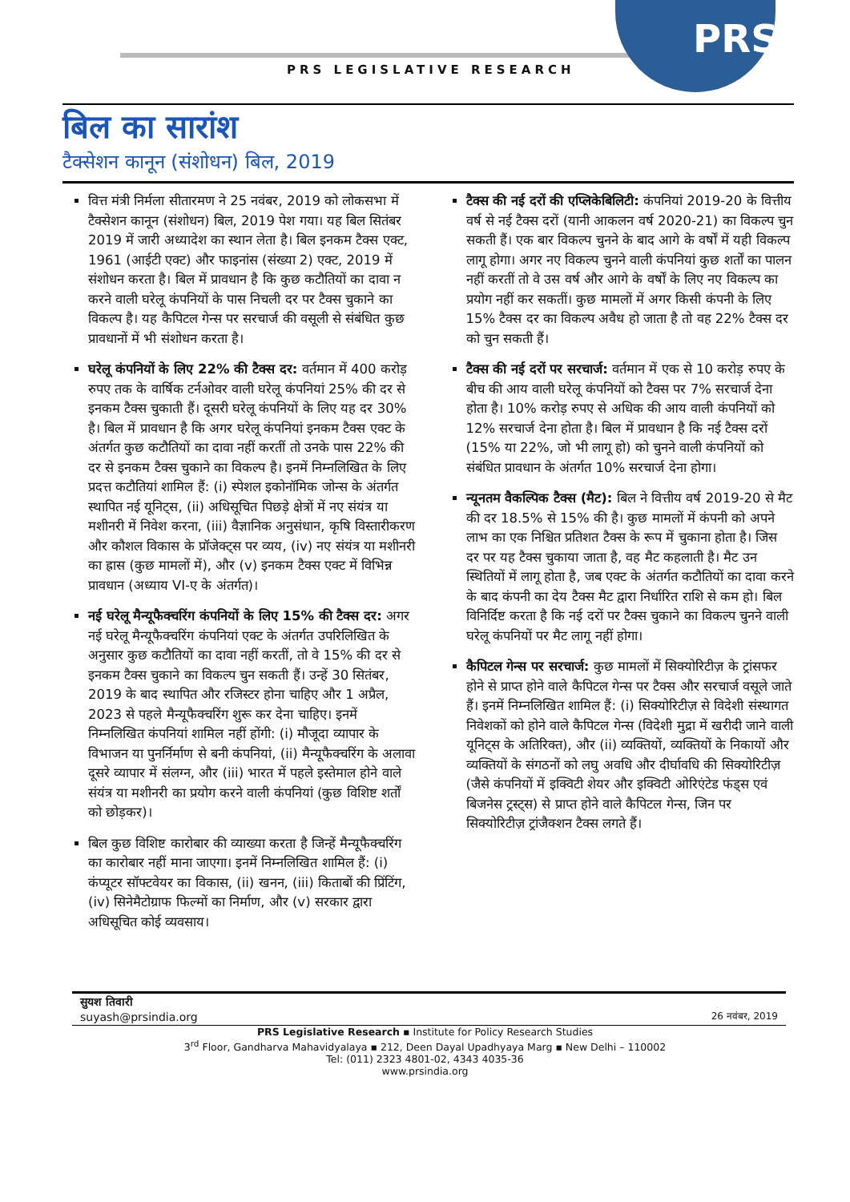PRS
PRS LEGISLATIVE RESEARCH
बिल का सारांश
टैक्सेशन कानून (संशोधन) बिल, 2019
वित्त मंत्री निर्मला सीतारमण ने 25 नवंबर, 2019 को लोकसभा में टैक्सेशन कानून (संशोधन) बिल, 2019 पेश गया। यह बिल सितंबर 2019 में जारी अध्यादेश का स्थान लेता है। बिल इनकम टैक्स एक्ट, 1961 (आईटी एक्ट) और फाइनांस (संख्या 2) एक्ट, 2019 में संशोधन करता है। बिल में प्रावधान है कि कुछ कटौतियों का दावा न करने वाली घरेलू कंपनियों के पास निचली दर पर टैक्स चुकाने का विकल्प है। यह कैपिटल गेन्स पर सरचार्ज की वसूली से संबंधित कुछ प्रावधानों में भी संशोधन करता है।
घरेलू कंपनियों के लिए 22% की टैक्स दर: वर्तमान में 400 करोड़ रुपए तक के वार्षिक टर्नओवर वाली घरेलू कंपनियां 25% की दर से इनकम टैक्स चुकाती हैं। दूसरी घरेलू कंपनियों के लिए यह दर 30% है। बिल में प्रावधान है कि अगर घरेलू कंपनियां इनकम टैक्स एक्ट के अंतर्गत कुछ कटौतियों का दावा नहीं करतीं तो उनके पास 22% की दर से इनकम टैक्स चुकाने का विकल्प है। इनमें निम्नलिखित के लिए प्रदत्त कटौतियां शामिल हैं: (i) स्पेशल इकोनॉमिक जोन्स के अंतर्गत स्थापित नई यूनिट्स, (ii) अधिसूचित पिछड़े क्षेत्रों में नए संयंत्र या मशीनरी में निवेश करना, (iii) वैज्ञानिक अनुसंधान, कृषि विस्तारीकरण और कौशल विकास के प्रॉजेक्ट्स पर व्यय, (iv) नए संयंत्र या मशीनरी का ह्रास (कुछ मामलों में), और (v) इनकम टैक्स एक्ट में विभिन्न प्रावधान (अध्याय VI-ए के अंतर्गत)।
नई घरेलू मैन्यूफैक्चरिंग कंपनियों के लिए 15% की टैक्स दर: अगर नई घरेलू मैन्यूफैक्चरिंग कंपनियां एक्ट के अंतर्गत उपरिलिखित के अनुसार कुछ कटौतियों का दावा नहीं करतीं, तो वे 15% की दर से इनकम टैक्स चुकाने का विकल्प चुन सकती हैं। उन्हें 30 सितंबर, 2019 के बाद स्थापित और रजिस्टर होना चाहिए और 1 अप्रैल, 2023 से पहले मैन्यूफैक्चरिंग शुरू कर देना चाहिए। इनमें निम्नलिखित कंपनियां शामिल नहीं होंगी: (i) मौजूदा व्यापार के विभाजन या पुनर्निर्माण से बनी कंपनियां, (ii) मैन्यूफैक्चरिंग के अलावा दूसरे व्यापार में संलग्न, और (iii) भारत में पहले इस्तेमाल होने वाले संयंत्र या मशीनरी का प्रयोग करने वाली कंपनियां (कुछ विशिष्ट शर्तों को छोड़कर)।
बिल कुछ विशिष्ट कारोबार की व्याख्या करता है जिन्हें मैन्यूफैक्चरिंग का कारोबार नहीं माना जाएगा। इनमें निम्नलिखित शामिल हैं: (i) कंप्यूटर सॉफ्टवेयर का विकास, (ii) खनन, (iii) किताबों की प्रिंटिंग, (iv) सिनेमैटोग्राफ फिल्मों का निर्माण, और (v) सरकार द्वारा अधिसूचित कोई व्यवसाय।
टैक्स की नई दरों की एप्लिकेबिलिटी: कंपनियां 2019-20 के वित्तीय वर्ष से नई टैक्स दरों (यानी आकलन वर्ष 2020-21) का विकल्प चुन सकती हैं। एक बार विकल्प चुनने के बाद आगे के वर्षों में यही विकल्प लागू होगा। अगर नए विकल्प चुनने वाली कंपनियां कुछ शर्तों का पालन नहीं करतीं तो वे उस वर्ष और आगे के वर्षों के लिए नए विकल्प का प्रयोग नहीं कर सकतीं। कुछ मामलों में अगर किसी कंपनी के लिए 15% टैक्स दर का विकल्प अवैध हो जाता है तो वह 22% टैक्स दर को चुन सकती हैं।
टैक्स की नई दरों पर सरचार्ज: वर्तमान में एक से 10 करोड़ रुपए के बीच की आय वाली घरेलू कंपनियों को टैक्स पर 7% सरचार्ज देना होता है। 10% करोड़ रुपए से अधिक की आय वाली कंपनियों को 12% सरचार्ज देना होता है। बिल में प्रावधान है कि नई टैक्स दरों (15% या 22%, जो भी लागू हो) को चुनने वाली कंपनियों को संबंधित प्रावधान के अंतर्गत 10% सरचार्ज देना होगा।
न्यूनतम वैकल्पिक टैक्स (मैट): बिल ने वित्तीय वर्ष 2019-20 से मैट की दर 18.5% से 15% की है। कुछ मामलों में कंपनी को अपने लाभ का एक निश्चित प्रतिशत टैक्स के रूप में चुकाना होता है। जिस दर पर यह टैक्स चुकाया जाता है, वह मैट कहलाती है। मैट उन स्थितियों में लागू होता है, जब एक्ट के अंतर्गत कटौतियों का दावा करने के बाद कंपनी का देय टैक्स मैट द्वारा निर्धारित राशि से कम हो। बिल विनिर्दिष्ट करता है कि नई दरों पर टैक्स चुकाने का विकल्प चुनने वाली घरेलू कंपनियों पर मैट लागू नहीं होगा।
कैपिटल गेन्स पर सरचार्ज: कुछ मामलों में सिक्योरिटीज़ के ट्रांसफर होने से प्राप्त होने वाले कैपिटल गेन्स पर टैक्स और सरचार्ज वसूले जाते हैं। इनमें निम्नलिखित शामिल हैं: (i) सिक्योरिटीज़ से विदेशी संस्थागत निवेशकों को होने वाले कैपिटल गेन्स (विदेशी मुद्रा में खरीदी जाने वाली यूनिट्स के अतिरिक्त), और (ii) व्यक्तियों, व्यक्तियों के निकायों और व्यक्तियों के संगठनों को लघु अवधि और दीर्घावधि की सिक्योरिटीज़ (जैसे कंपनियों में इक्विटी शेयर और इक्विटी ओरिएंटेड फंड्स एवं बिजनेस ट्रस्ट्स) से प्राप्त होने वाले कैपिटल गेन्स, जिन पर सिक्योरिटीज़ ट्रांजैक्शन टैक्स लगते हैं।
सुयश तिवारी
suyash@prsindia.org
26 नवंबर, 2019
PRS Legislative Research ▪ Institute for Policy Research Studies
3<sup>rd</sup> Floor, Gandharva Mahavidyalaya ▪ 212, Deen Dayal Upadhyaya Marg ▪ New Delhi – 110002
Tel: (011) 2323 4801-02, 4343 4035-36
www.prsindia.org